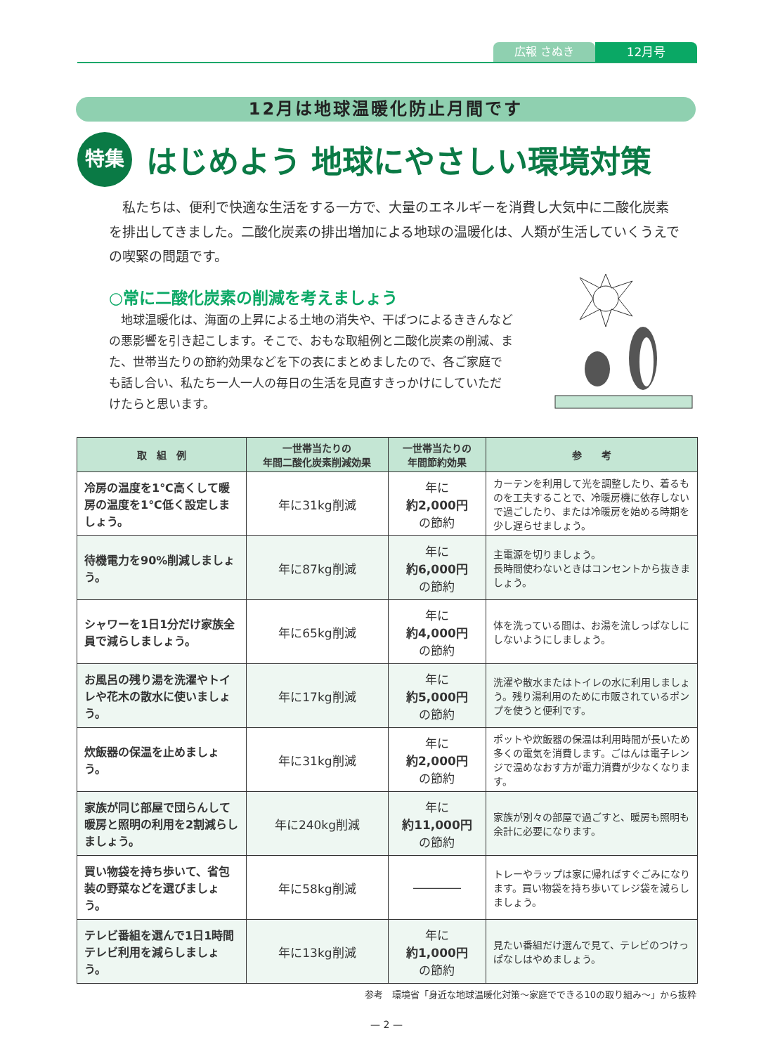広報 さぬき 12月号
12月は地球温暖化防止月間です
特集
はじめよう 地球にやさしい環境対策
私たちは、便利で快適な生活をする一方で、大量のエネルギーを消費し大気中に二酸化炭素を排出してきました。二酸化炭素の排出増加による地球の温暖化は、人類が生活していくうえでの喫緊の問題です。
○常に二酸化炭素の削減を考えましょう
地球温暖化は、海面の上昇による土地の消失や、干ばつによるききんなどの悪影響を引き起こします。そこで、おもな取組例と二酸化炭素の削減、また、世帯当たりの節約効果などを下の表にまとめましたので、各ご家庭でも話し合い、私たち一人一人の毎日の生活を見直すきっかけにしていただけたらと思います。
| 取 組 例 | 一世帯当たりの 年間二酸化炭素削減効果 | 一世帯当たりの 年間節約効果 | 参 考 |
| --- | --- | --- | --- |
| 冷房の温度を1℃高くして暖房の温度を1℃低く設定しましょう。 | 年に31kg削減 | 年に 約2,000円 の節約 | カーテンを利用して光を調整したり、着るものを工夫することで、冷暖房機に依存しないで過ごしたり、または冷暖房を始める時期を少し遅らせましょう。 |
| 待機電力を90%削減しましょう。 | 年に87kg削減 | 年に 約6,000円 の節約 | 主電源を切りましょう。 長時間使わないときはコンセントから抜きましょう。 |
| シャワーを1日1分だけ家族全員で減らしましょう。 | 年に65kg削減 | 年に 約4,000円 の節約 | 体を洗っている間は、お湯を流しっぱなしにしないようにしましょう。 |
| お風呂の残り湯を洗濯やトイレや花木の散水に使いましょう。 | 年に17kg削減 | 年に 約5,000円 の節約 | 洗濯や散水またはトイレの水に利用しましょう。残り湯利用のために市販されているポンプを使うと便利です。 |
| 炊飯器の保温を止めましょう。 | 年に31kg削減 | 年に 約2,000円 の節約 | ポットや炊飯器の保温は利用時間が長いため多くの電気を消費します。ごはんは電子レンジで温めなおす方が電力消費が少なくなります。 |
| 家族が同じ部屋で団らんして暖房と照明の利用を2割減らしましょう。 | 年に240kg削減 | 年に 約11,000円 の節約 | 家族が別々の部屋で過ごすと、暖房も照明も余計に必要になります。 |
| 買い物袋を持ち歩いて、省包装の野菜などを選びましょう。 | 年に58kg削減 | ―――― | トレーやラップは家に帰ればすぐごみになります。買い物袋を持ち歩いてレジ袋を減らしましょう。 |
| テレビ番組を選んで1日1時間テレビ利用を減らしましょう。 | 年に13kg削減 | 年に 約1,000円 の節約 | 見たい番組だけ選んで見て、テレビのつけっぱなしはやめましょう。 |
参考　環境省「身近な地球温暖化対策～家庭でできる10の取り組み～」から抜粋
— 2 —